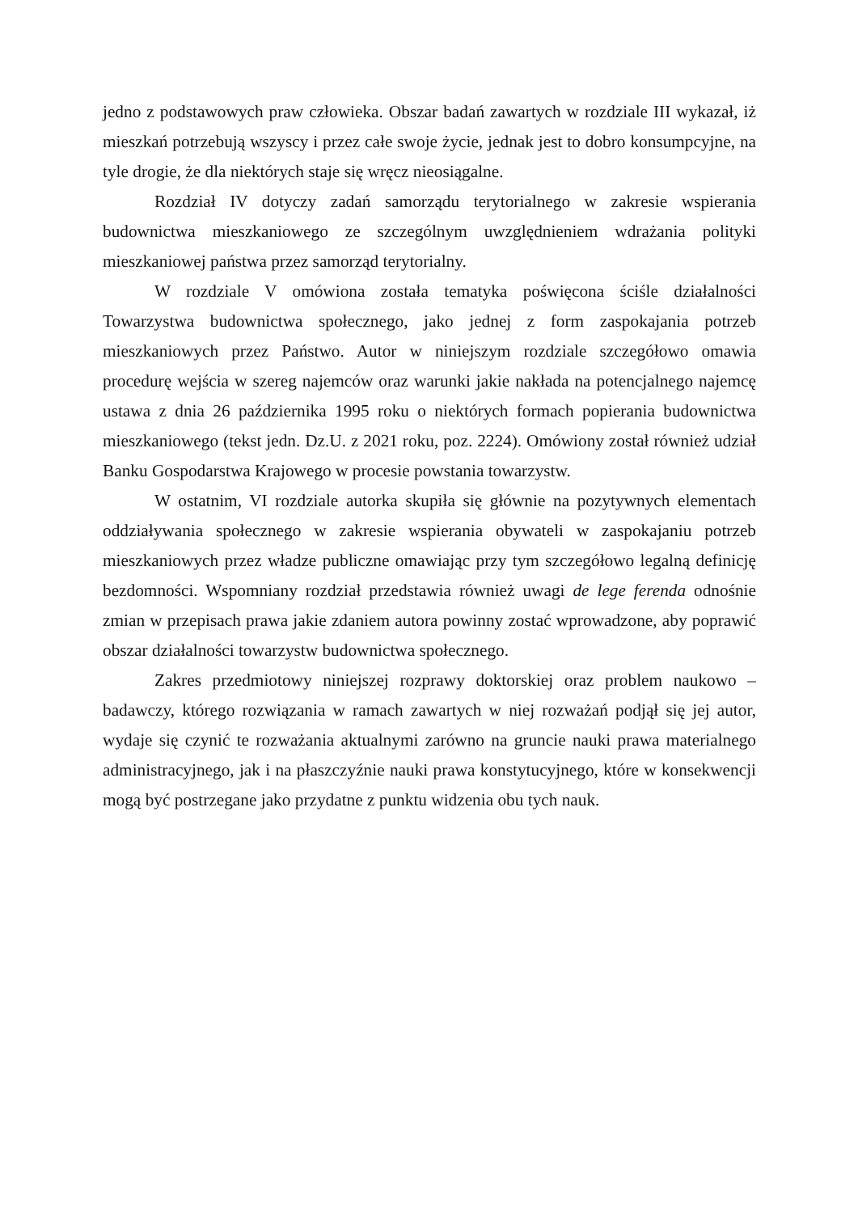jedno z podstawowych praw człowieka. Obszar badań zawartych w rozdziale III wykazał, iż mieszkań potrzebują wszyscy i przez całe swoje życie, jednak jest to dobro konsumpcyjne, na tyle drogie, że dla niektórych staje się wręcz nieosiągalne.
Rozdział IV dotyczy zadań samorządu terytorialnego w zakresie wspierania budownictwa mieszkaniowego ze szczególnym uwzględnieniem wdrażania polityki mieszkaniowej państwa przez samorząd terytorialny.
W rozdziale V omówiona została tematyka poświęcona ściśle działalności Towarzystwa budownictwa społecznego, jako jednej z form zaspokajania potrzeb mieszkaniowych przez Państwo. Autor w niniejszym rozdziale szczegółowo omawia procedurę wejścia w szereg najemców oraz warunki jakie nakłada na potencjalnego najemcę ustawa z dnia 26 października 1995 roku o niektórych formach popierania budownictwa mieszkaniowego (tekst jedn. Dz.U. z 2021 roku, poz. 2224). Omówiony został również udział Banku Gospodarstwa Krajowego w procesie powstania towarzystw.
W ostatnim, VI rozdziale autorka skupiła się głównie na pozytywnych elementach oddziaływania społecznego w zakresie wspierania obywateli w zaspokajaniu potrzeb mieszkaniowych przez władze publiczne omawiając przy tym szczegółowo legalną definicję bezdomności. Wspomniany rozdział przedstawia również uwagi de lege ferenda odnośnie zmian w przepisach prawa jakie zdaniem autora powinny zostać wprowadzone, aby poprawić obszar działalności towarzystw budownictwa społecznego.
Zakres przedmiotowy niniejszej rozprawy doktorskiej oraz problem naukowo – badawczy, którego rozwiązania w ramach zawartych w niej rozważań podjął się jej autor, wydaje się czynić te rozważania aktualnymi zarówno na gruncie nauki prawa materialnego administracyjnego, jak i na płaszczyźnie nauki prawa konstytucyjnego, które w konsekwencji mogą być postrzegane jako przydatne z punktu widzenia obu tych nauk.